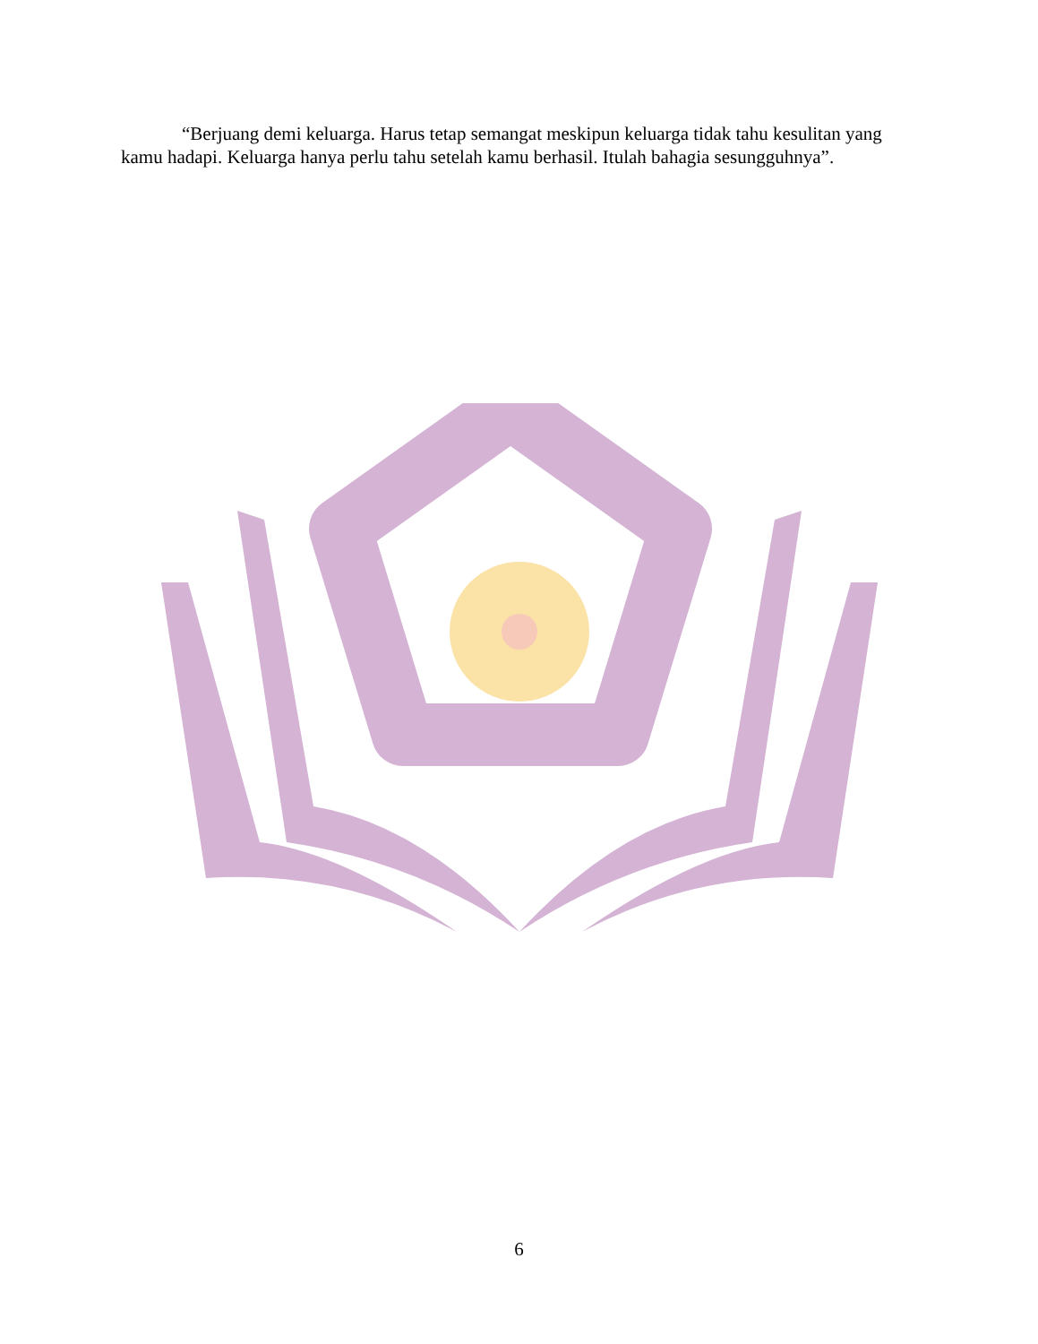“Berjuang demi keluarga. Harus tetap semangat meskipun keluarga tidak tahu kesulitan yang kamu hadapi. Keluarga hanya perlu tahu setelah kamu berhasil. Itulah bahagia sesungguhnya”.
6